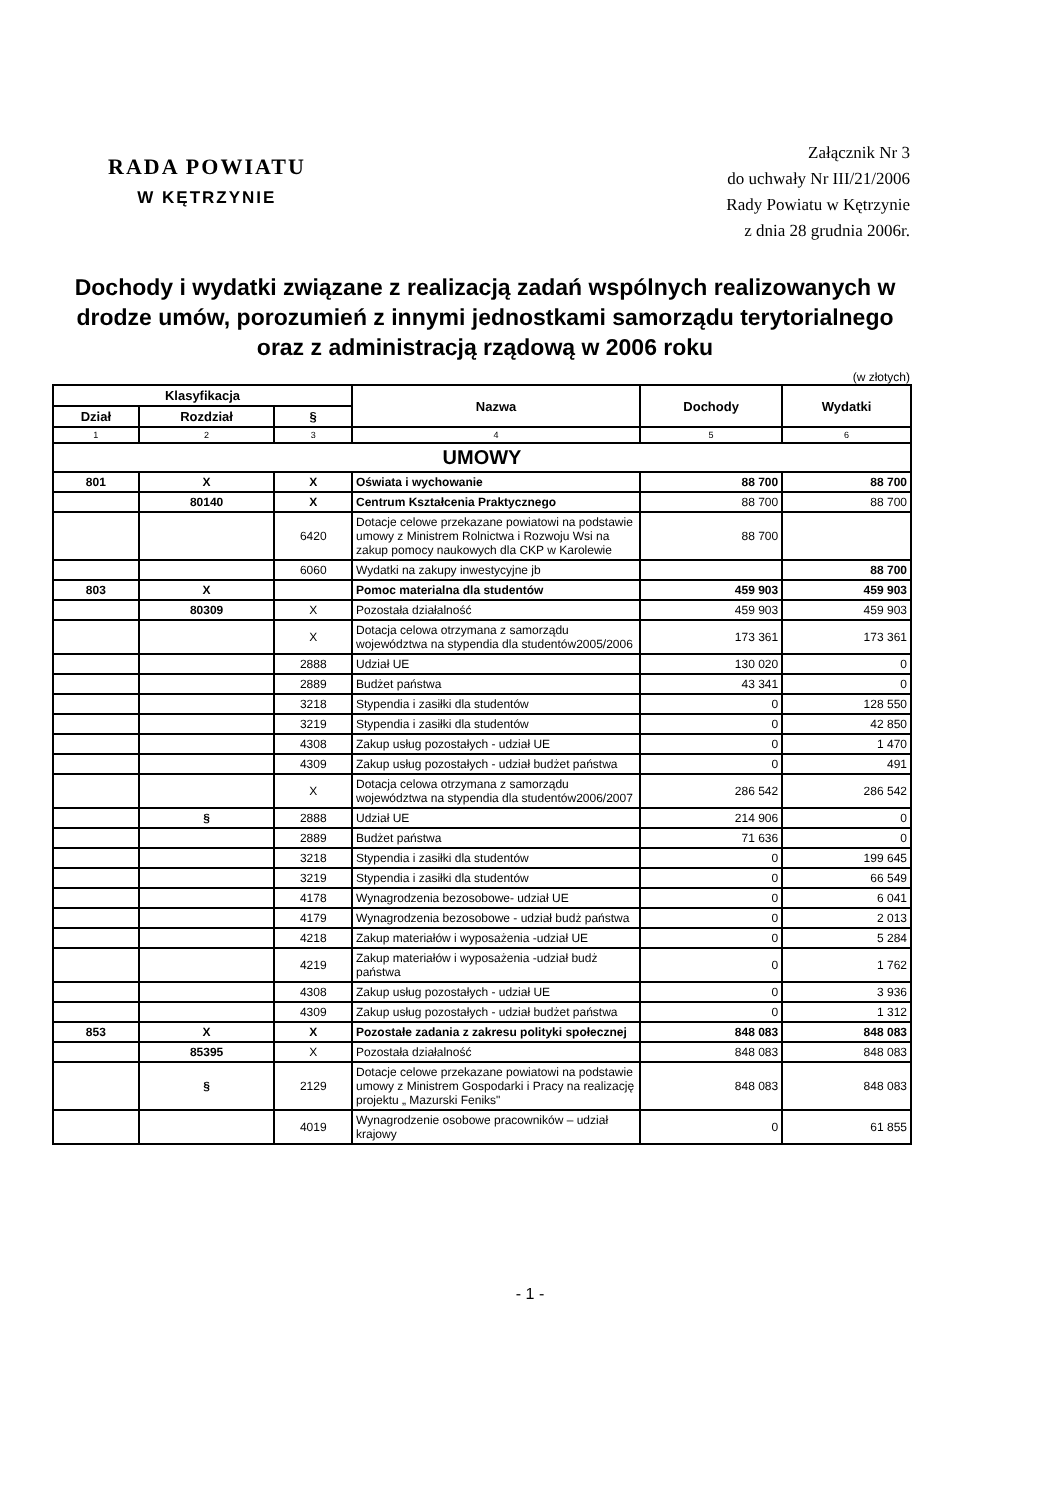RADA POWIATU
W KĘTRZYNIE
Załącznik Nr 3
do uchwały Nr III/21/2006
Rady Powiatu w Kętrzynie
z dnia 28 grudnia 2006r.
Dochody i wydatki związane z realizacją zadań wspólnych realizowanych w drodze umów, porozumień z innymi jednostkami samorządu terytorialnego oraz z administracją rządową w 2006 roku
(w złotych)
| Klasyfikacja | | | Nazwa | Dochody | Wydatki |
| --- | --- | --- | --- | --- | --- |
| Dział | Rozdział | § | | | |
| 1 | 2 | 3 | 4 | 5 | 6 |
| UMOWY | | | | | |
| 801 | X | X | Oświata i wychowanie | 88 700 | 88 700 |
| | 80140 | X | Centrum Kształcenia Praktycznego | 88 700 | 88 700 |
| | | 6420 | Dotacje celowe przekazane powiatowi na podstawie umowy z Ministrem Rolnictwa i Rozwoju Wsi na zakup pomocy naukowych dla CKP w Karolewie | 88 700 | |
| | | 6060 | Wydatki na zakupy inwestycyjne jb | | 88 700 |
| 803 | X | | Pomoc materialna dla studentów | 459 903 | 459 903 |
| | 80309 | X | Pozostała działalność | 459 903 | 459 903 |
| | | X | Dotacja celowa otrzymana z samorządu województwa na stypendia dla studentów2005/2006 | 173 361 | 173 361 |
| | | 2888 | Udział UE | 130 020 | 0 |
| | | 2889 | Budżet państwa | 43 341 | 0 |
| | | 3218 | Stypendia i zasiłki dla studentów | 0 | 128 550 |
| | | 3219 | Stypendia i zasiłki dla studentów | 0 | 42 850 |
| | | 4308 | Zakup usług pozostałych - udział UE | 0 | 1 470 |
| | | 4309 | Zakup usług pozostałych - udział budżet państwa | 0 | 491 |
| | | X | Dotacja celowa otrzymana z samorządu województwa na stypendia dla studentów2006/2007 | 286 542 | 286 542 |
| | § | 2888 | Udział UE | 214 906 | 0 |
| | | 2889 | Budżet państwa | 71 636 | 0 |
| | | 3218 | Stypendia i zasiłki dla studentów | 0 | 199 645 |
| | | 3219 | Stypendia i zasiłki dla studentów | 0 | 66 549 |
| | | 4178 | Wynagrodzenia bezosobowe- udział UE | 0 | 6 041 |
| | | 4179 | Wynagrodzenia bezosobowe - udział budż państwa | 0 | 2 013 |
| | | 4218 | Zakup materiałów i wyposażenia -udział UE | 0 | 5 284 |
| | | 4219 | Zakup materiałów i wyposażenia -udział budż państwa | 0 | 1 762 |
| | | 4308 | Zakup usług pozostałych - udział UE | 0 | 3 936 |
| | | 4309 | Zakup usług pozostałych - udział budżet państwa | 0 | 1 312 |
| 853 | X | X | Pozostałe zadania z zakresu polityki społecznej | 848 083 | 848 083 |
| | 85395 | X | Pozostała działalność | 848 083 | 848 083 |
| | § | 2129 | Dotacje celowe przekazane powiatowi na podstawie umowy z Ministrem Gospodarki i Pracy na realizację projektu „ Mazurski Feniks" | 848 083 | 848 083 |
| | | 4019 | Wynagrodzenie osobowe pracowników – udział krajowy | 0 | 61 855 |
- 1 -